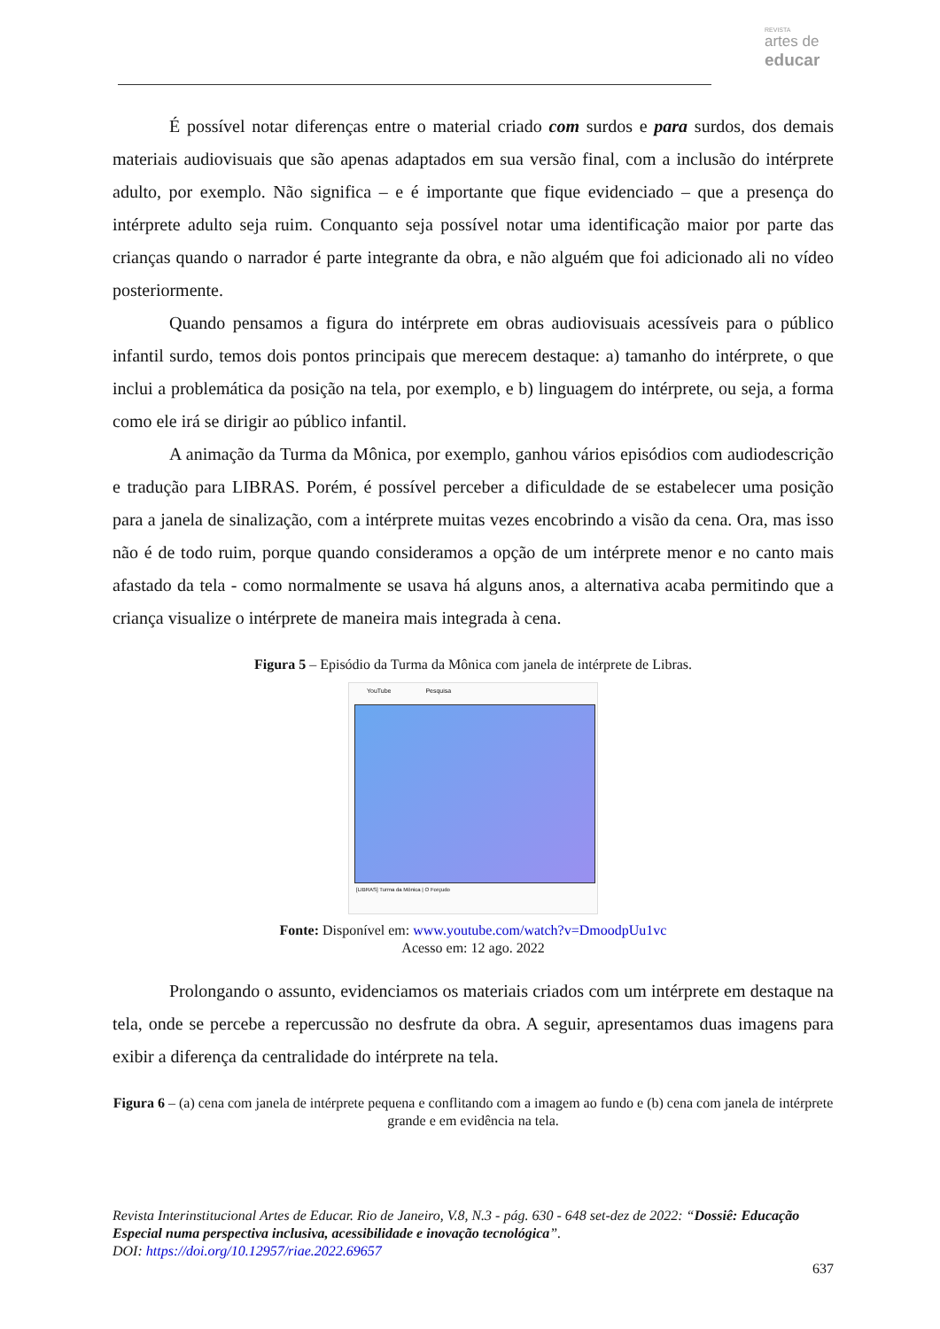REVISTA
artes de
educar
É possível notar diferenças entre o material criado com surdos e para surdos, dos demais materiais audiovisuais que são apenas adaptados em sua versão final, com a inclusão do intérprete adulto, por exemplo. Não significa – e é importante que fique evidenciado – que a presença do intérprete adulto seja ruim. Conquanto seja possível notar uma identificação maior por parte das crianças quando o narrador é parte integrante da obra, e não alguém que foi adicionado ali no vídeo posteriormente.
Quando pensamos a figura do intérprete em obras audiovisuais acessíveis para o público infantil surdo, temos dois pontos principais que merecem destaque: a) tamanho do intérprete, o que inclui a problemática da posição na tela, por exemplo, e b) linguagem do intérprete, ou seja, a forma como ele irá se dirigir ao público infantil.
A animação da Turma da Mônica, por exemplo, ganhou vários episódios com audiodescrição e tradução para LIBRAS. Porém, é possível perceber a dificuldade de se estabelecer uma posição para a janela de sinalização, com a intérprete muitas vezes encobrindo a visão da cena. Ora, mas isso não é de todo ruim, porque quando consideramos a opção de um intérprete menor e no canto mais afastado da tela - como normalmente se usava há alguns anos, a alternativa acaba permitindo que a criança visualize o intérprete de maneira mais integrada à cena.
Figura 5 – Episódio da Turma da Mônica com janela de intérprete de Libras.
YouTube Pesquisa
[LIBRAS] Turma da Mônica | O Forçudo
Fonte: Disponível em: www.youtube.com/watch?v=DmoodpUu1vc
Acesso em: 12 ago. 2022
Prolongando o assunto, evidenciamos os materiais criados com um intérprete em destaque na tela, onde se percebe a repercussão no desfrute da obra. A seguir, apresentamos duas imagens para exibir a diferença da centralidade do intérprete na tela.
Figura 6 – (a) cena com janela de intérprete pequena e conflitando com a imagem ao fundo e (b) cena com janela de intérprete grande e em evidência na tela.
Revista Interinstitucional Artes de Educar. Rio de Janeiro, V.8, N.3 - pág. 630 - 648 set-dez de 2022: “Dossiê: Educação Especial numa perspectiva inclusiva, acessibilidade e inovação tecnológica”.
DOI: https://doi.org/10.12957/riae.2022.69657
637